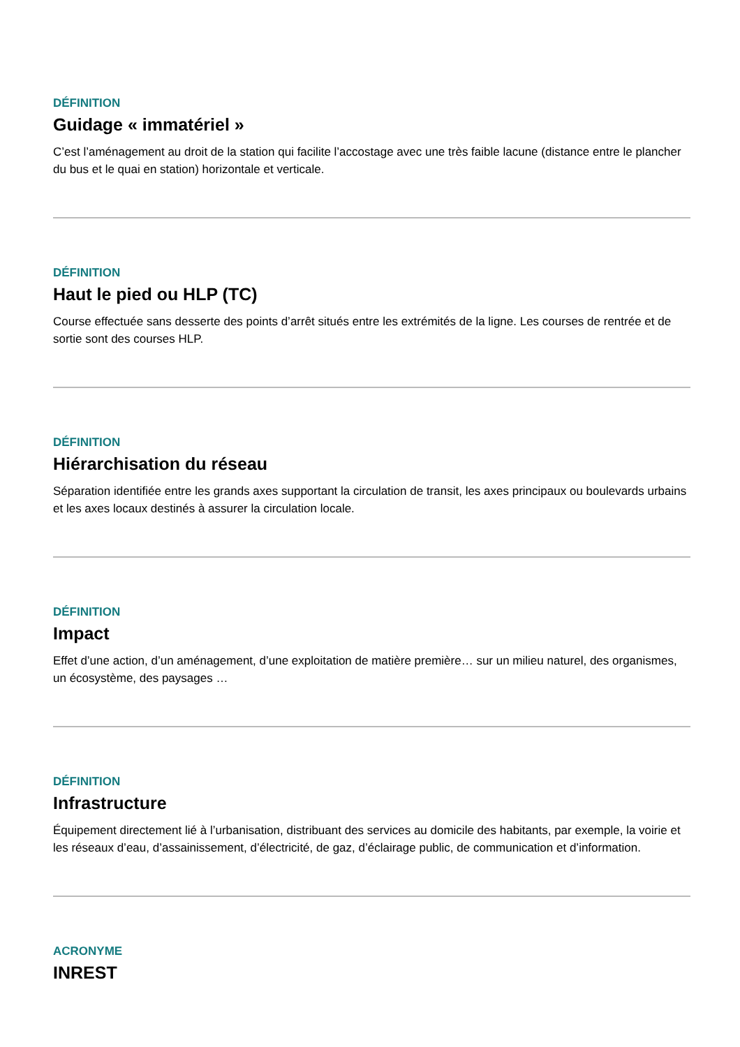DÉFINITION
Guidage « immatériel »
C’est l’aménagement au droit de la station qui facilite l’accostage avec une très faible lacune (distance entre le plancher du bus et le quai en station) horizontale et verticale.
DÉFINITION
Haut le pied ou HLP (TC)
Course effectuée sans desserte des points d’arrêt situés entre les extrémités de la ligne. Les courses de rentrée et de sortie sont des courses HLP.
DÉFINITION
Hiérarchisation du réseau
Séparation identifiée entre les grands axes supportant la circulation de transit, les axes principaux ou boulevards urbains et les axes locaux destinés à assurer la circulation locale.
DÉFINITION
Impact
Effet d’une action, d’un aménagement, d’une exploitation de matière première… sur un milieu naturel, des organismes, un écosystème, des paysages …
DÉFINITION
Infrastructure
Équipement directement lié à l’urbanisation, distribuant des services au domicile des habitants, par exemple, la voirie et les réseaux d’eau, d’assainissement, d’électricité, de gaz, d’éclairage public, de communication et d’information.
ACRONYME
INREST